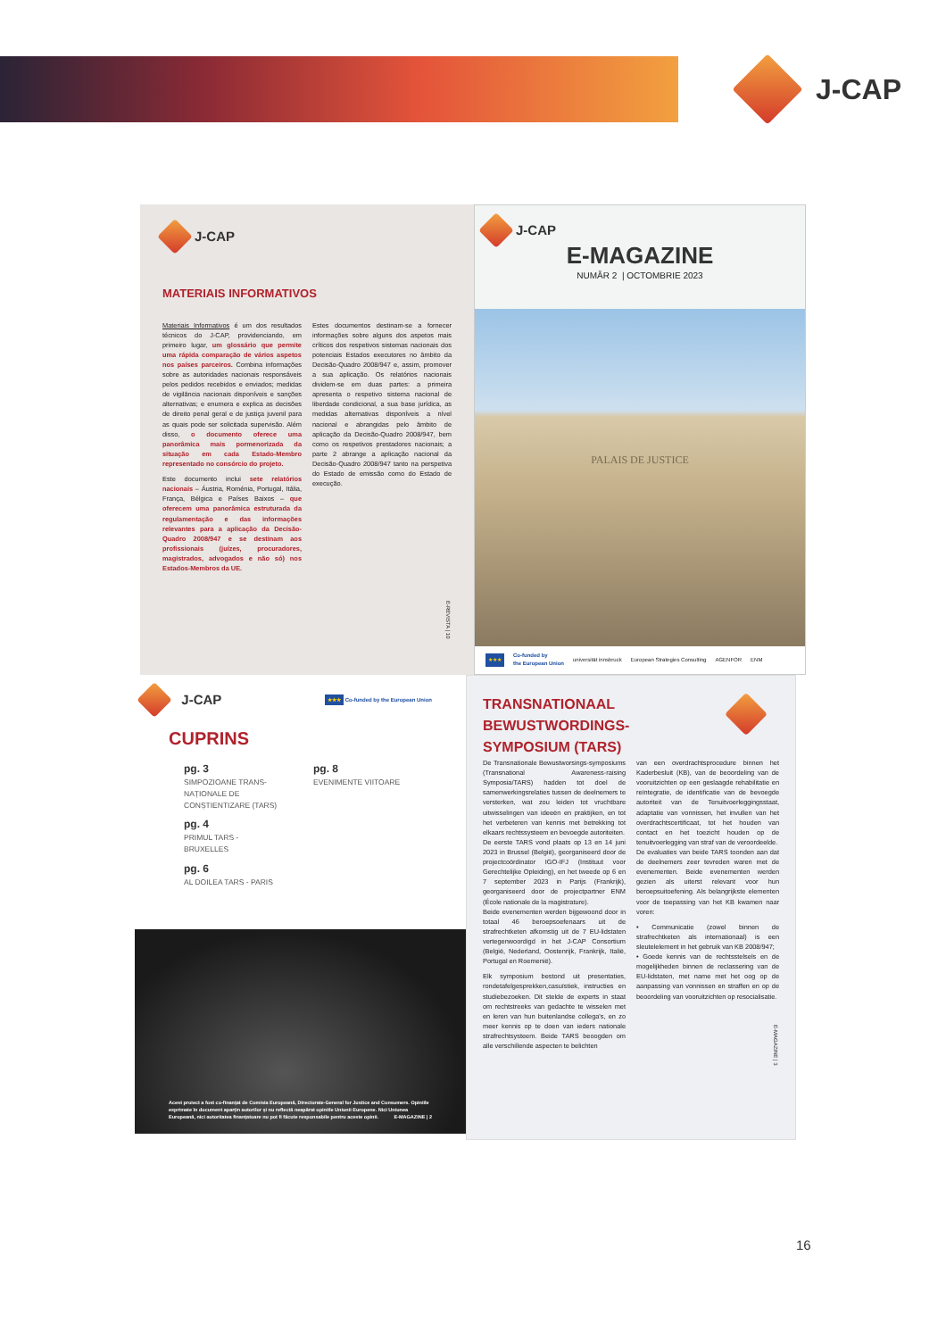J-CAP
J-CAP
MATERIAIS INFORMATIVOS
Materiais Informativos é um dos resultados técnicos do J-CAP, providenciando, em primeiro lugar, um glossário que permite uma rápida comparação de vários aspetos nos países parceiros. Combina informações sobre as autoridades nacionais responsáveis pelos pedidos recebidos e enviados; medidas de vigilância nacionais disponíveis e sanções alternativas; e enumera e explica as decisões de direito penal geral e de justiça juvenil para as quais pode ser solicitada supervisão. Além disso, o documento oferece uma panorâmica mais pormenorizada da situação em cada Estado-Membro representado no consórcio do projeto.
Este documento inclui sete relatórios nacionais – Áustria, Roménia, Portugal, Itália, França, Bélgica e Países Baixos – que oferecem uma panorâmica estruturada da regulamentação e das informações relevantes para a aplicação da Decisão-Quadro 2008/947 e se destinam aos profissionais (juízes, procuradores, magistrados, advogados e não só) nos Estados-Membros da UE.
Estes documentos destinam-se a fornecer informações sobre alguns dos aspetos mais críticos dos respetivos sistemas nacionais dos potenciais Estados executores no âmbito da Decisão-Quadro 2008/947 e, assim, promover a sua aplicação. Os relatórios nacionais dividem-se em duas partes: a primeira apresenta o respetivo sistema nacional de liberdade condicional, a sua base jurídica, as medidas alternativas disponíveis a nível nacional e abrangidas pelo âmbito de aplicação da Decisão-Quadro 2008/947, bem como os respetivos prestadores nacionais; a parte 2 abrange a aplicação nacional da Decisão-Quadro 2008/947 tanto na perspetiva do Estado de emissão como do Estado de execução.
E-REVISTA | 10
J-CAP
E-MAGAZINE
NUMĂR 2 | OCTOMBRIE 2023
PALAIS DE JUSTICE
★★★ Co-funded by
the European Union universität innsbruck European Strategies Consulting AGENFOR ENM
J-CAP
★★★ Co-funded by the European Union
CUPRINS
pg. 3
SIMPOZIOANE TRANS-NAȚIONALE DE CONȘTIENTIZARE (TARS)
pg. 4
PRIMUL TARS - BRUXELLES
pg. 6
AL DOILEA TARS - PARIS
pg. 8
EVENIMENTE VIITOARE
Acest proiect a fost co-finanțat de Comisia Europeană, Directorate-General for Justice and Consumers. Opiniile exprimate în document aparțin autorilor și nu reflectă neapărat opiniile Uniunii Europene. Nici Uniunea Europeană, nici autoritatea finanțatoare nu pot fi făcute responsabile pentru aceste opinii. E-MAGAZINE | 2
TRANSNATIONAAL
BEWUSTWORDINGS-
SYMPOSIUM (TARS)
De Transnationale Bewustworsings-symposiums (Transnational Awareness-raising Symposia/TARS) hadden tot doel de samenwerkingsrelaties tussen de deelnemers te versterken, wat zou leiden tot vruchtbare uitwisselingen van ideeën en praktijken, en tot het verbeteren van kennis met betrekking tot elkaars rechtssysteem en bevoegde autoriteiten.
De eerste TARS vond plaats op 13 en 14 juni 2023 in Brussel (België), georganiseerd door de projectcoördinator IGO-IFJ (Instituut voor Gerechtelijke Opleiding), en het tweede op 6 en 7 september 2023 in Parijs (Frankrijk), georganiseerd door de projectpartner ENM (École nationale de la magistrature).
Beide evenementen werden bijgewoond door in totaal 46 beroepsoefenaars uit de strafrechtketen afkomstig uit de 7 EU-lidstaten vertegenwoordigd in het J-CAP Consortium (België, Nederland, Oostenrijk, Frankrijk, Italië, Portugal en Roemenië).
Elk symposium bestond uit presentaties, rondetafelgesprekken,casuïstiek, instructies en studiebezoeken. Dit stelde de experts in staat om rechtstreeks van gedachte te wisselen met en leren van hun buitenlandse collega's, en zo meer kennis op te doen van ieders nationale strafrechtsysteem. Beide TARS beoogden om alle verschillende aspecten te belichten
van een overdrachtsprocedure binnen het Kaderbesluit (KB), van de beoordeling van de vooruitzichten op een geslaagde rehabilitatie en reïntegratie, de identificatie van de bevoegde autoriteit van de Tenuitvoerleggingsstaat, adaptatie van vonnissen, het invullen van het overdrachtscertificaat, tot het houden van contact en het toezicht houden op de tenuitvoerlegging van straf van de veroordeelde.
De evaluaties van beide TARS toonden aan dat de deelnemers zeer tevreden waren met de evenementen. Beide evenementen werden gezien als uiterst relevant voor hun beroepsuitoefening. Als belangrijkste elementen voor de toepassing van het KB kwamen naar voren:
• Communicatie (zowel binnen de strafrechtketen als internationaal) is een sleutelelement in het gebruik van KB 2008/947;
• Goede kennis van de rechtsstelsels en de mogelijkheden binnen de reclassering van de EU-lidstaten, met name met het oog op de aanpassing van vonnissen en straffen en op de beoordeling van vooruitzichten op resocialisatie.
E-MAGAZINE | 3
16